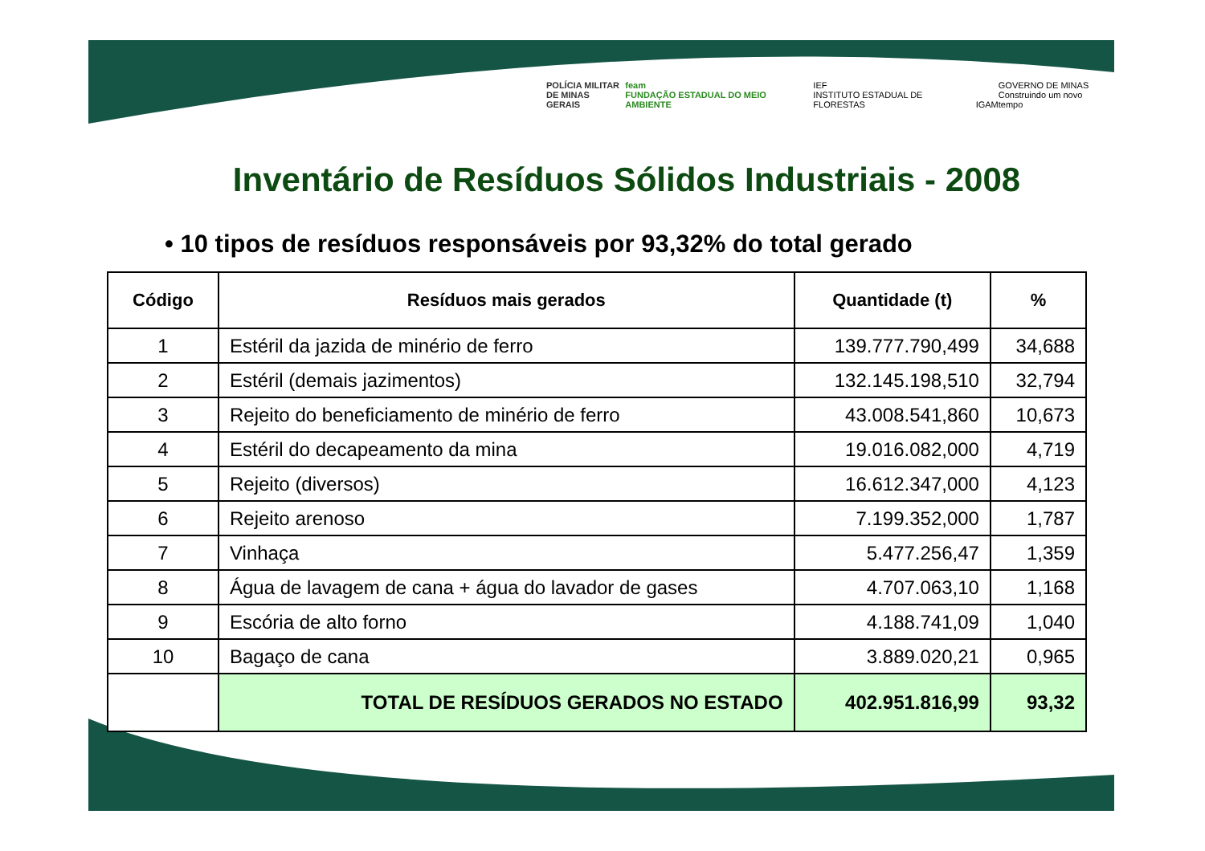POLÍCIA MILITAR
DE MINAS GERAIS feam
FUNDAÇÃO ESTADUAL DO MEIO AMBIENTE IEF
INSTITUTO ESTADUAL DE FLORESTAS IGAM GOVERNO DE MINAS
Construindo um novo tempo
Inventário de Resíduos Sólidos Industriais - 2008
• 10 tipos de resíduos responsáveis por 93,32% do total gerado
| Código | Resíduos mais gerados | Quantidade (t) | % |
| --- | --- | --- | --- |
| 1 | Estéril da jazida de minério de ferro | 139.777.790,499 | 34,688 |
| 2 | Estéril (demais jazimentos) | 132.145.198,510 | 32,794 |
| 3 | Rejeito do beneficiamento de minério de ferro | 43.008.541,860 | 10,673 |
| 4 | Estéril do decapeamento da mina | 19.016.082,000 | 4,719 |
| 5 | Rejeito (diversos) | 16.612.347,000 | 4,123 |
| 6 | Rejeito arenoso | 7.199.352,000 | 1,787 |
| 7 | Vinhaça | 5.477.256,47 | 1,359 |
| 8 | Água de lavagem de cana + água do lavador de gases | 4.707.063,10 | 1,168 |
| 9 | Escória de alto forno | 4.188.741,09 | 1,040 |
| 10 | Bagaço de cana | 3.889.020,21 | 0,965 |
| | TOTAL DE RESÍDUOS GERADOS NO ESTADO | 402.951.816,99 | 93,32 |